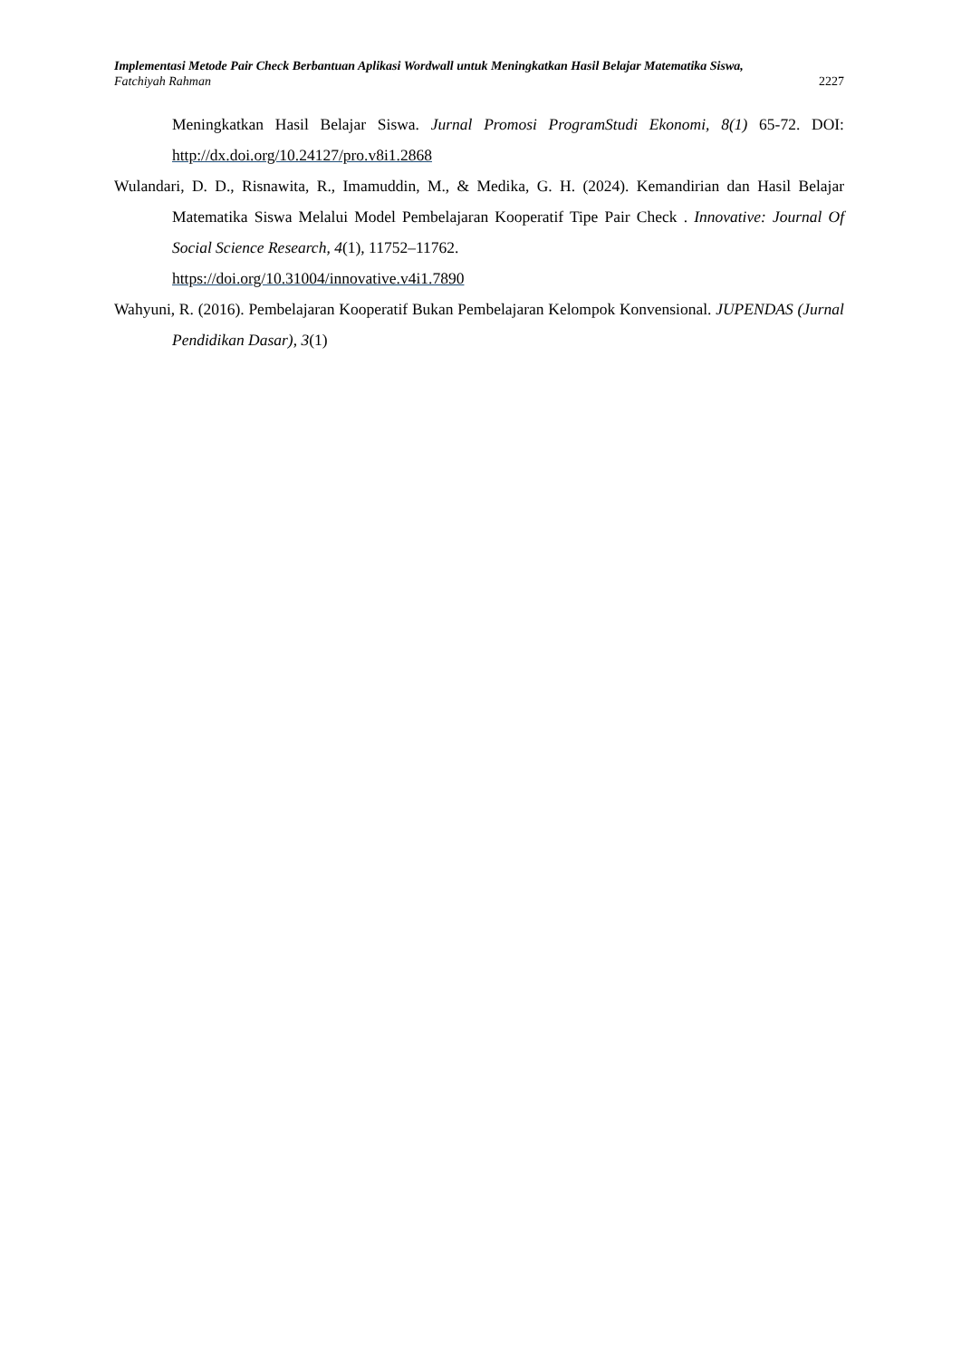Implementasi Metode Pair Check Berbantuan Aplikasi Wordwall untuk Meningkatkan Hasil Belajar Matematika Siswa,
Fatchiyah Rahman 2227
Meningkatkan Hasil Belajar Siswa. Jurnal Promosi ProgramStudi Ekonomi, 8(1) 65-72. DOI: http://dx.doi.org/10.24127/pro.v8i1.2868
Wulandari, D. D., Risnawita, R., Imamuddin, M., & Medika, G. H. (2024). Kemandirian dan Hasil Belajar Matematika Siswa Melalui Model Pembelajaran Kooperatif Tipe Pair Check . Innovative: Journal Of Social Science Research, 4(1), 11752–11762.
https://doi.org/10.31004/innovative.v4i1.7890
Wahyuni, R. (2016). Pembelajaran Kooperatif Bukan Pembelajaran Kelompok Konvensional. JUPENDAS (Jurnal Pendidikan Dasar), 3(1)